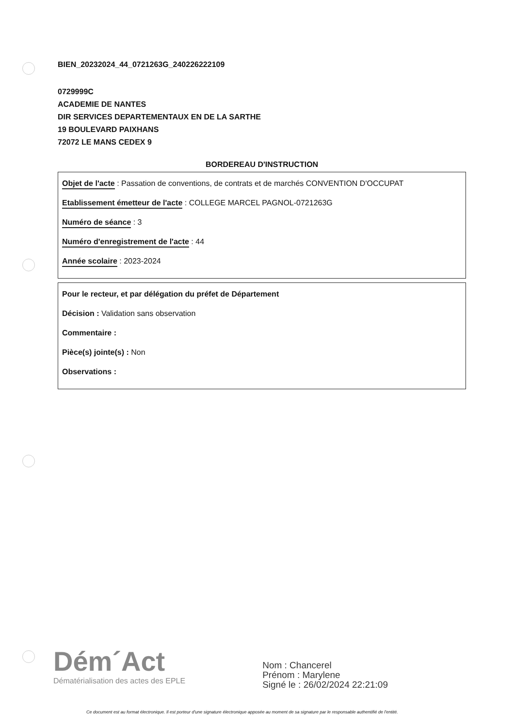BIEN_20232024_44_0721263G_240226222109
0729999C
ACADEMIE DE NANTES
DIR SERVICES DEPARTEMENTAUX EN DE LA SARTHE
19 BOULEVARD PAIXHANS
72072 LE MANS CEDEX 9
BORDEREAU D'INSTRUCTION
Objet de l'acte : Passation de conventions, de contrats et de marchés CONVENTION D'OCCUPAT
Etablissement émetteur de l'acte : COLLEGE MARCEL PAGNOL-0721263G
Numéro de séance : 3
Numéro d'enregistrement de l'acte : 44
Année scolaire : 2023-2024
Pour le recteur, et par délégation du préfet de Département
Décision : Validation sans observation
Commentaire :
Pièce(s) jointe(s) : Non
Observations :
Dém´Act
Dématérialisation des actes des EPLE
Nom : Chancerel
Prénom : Marylene
Signé le : 26/02/2024 22:21:09
Ce document est au format électronique. Il est porteur d'une signature électronique apposée au moment de sa signature par le responsable authentifié de l'entité.